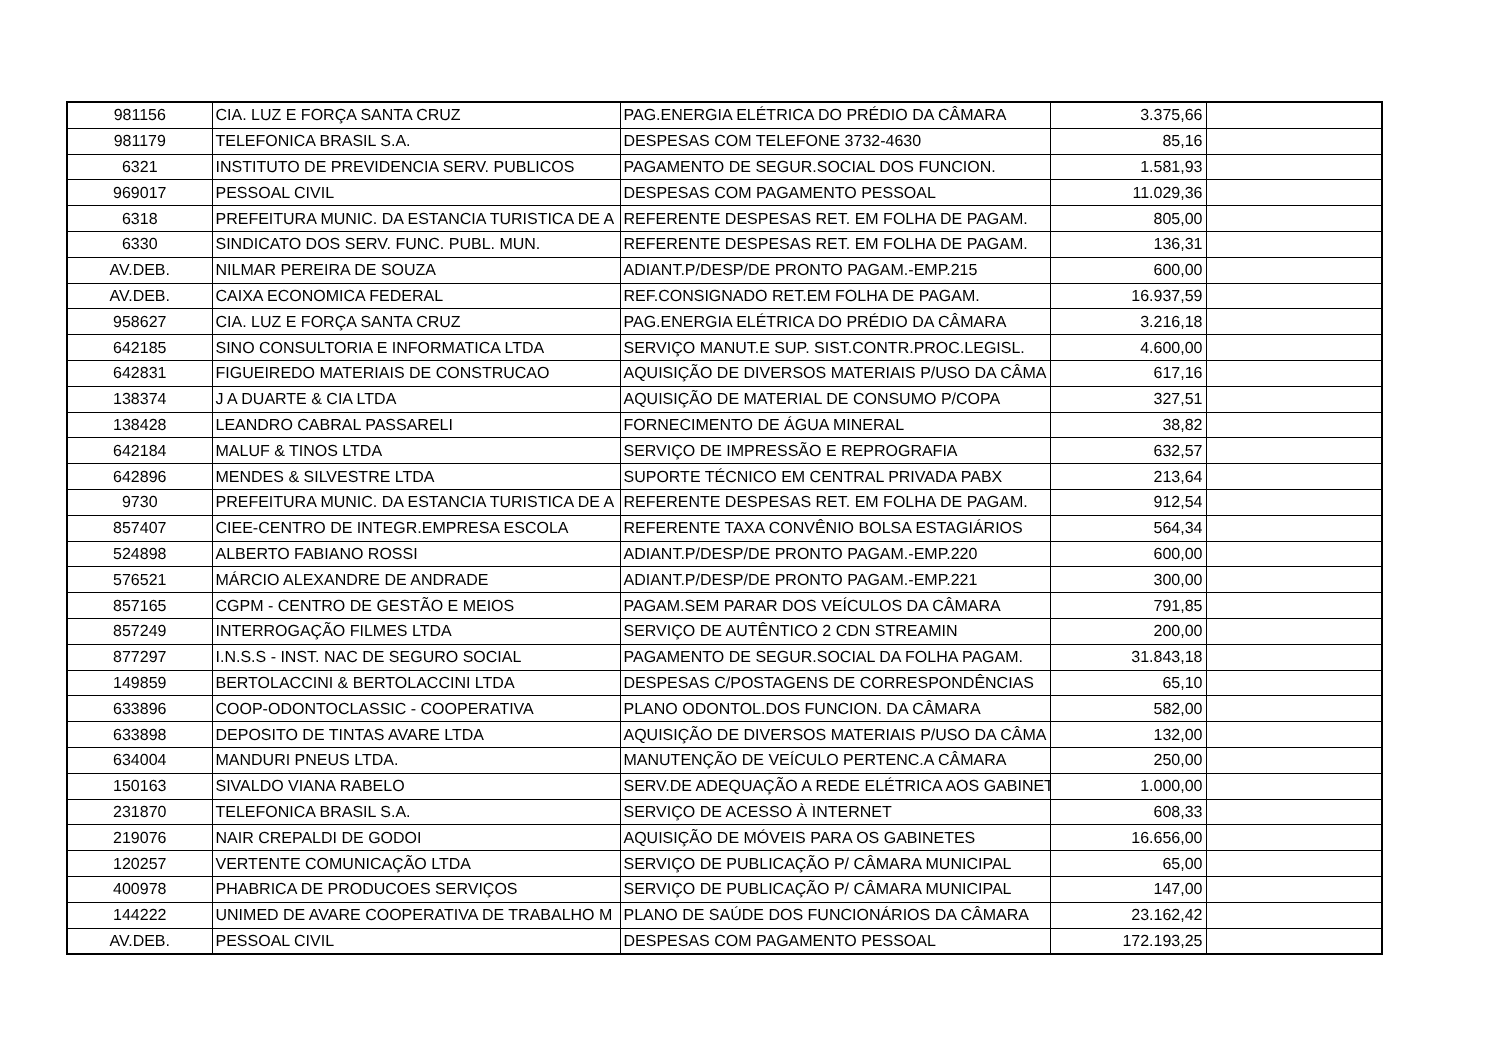| 981156 | CIA. LUZ E FORÇA SANTA CRUZ | PAG.ENERGIA ELÉTRICA DO PRÉDIO DA CÂMARA | 3.375,66 | |
| 981179 | TELEFONICA BRASIL S.A. | DESPESAS COM TELEFONE 3732-4630 | 85,16 | |
| 6321 | INSTITUTO DE PREVIDENCIA SERV. PUBLICOS | PAGAMENTO DE SEGUR.SOCIAL DOS FUNCION. | 1.581,93 | |
| 969017 | PESSOAL CIVIL | DESPESAS COM PAGAMENTO PESSOAL | 11.029,36 | |
| 6318 | PREFEITURA MUNIC. DA ESTANCIA TURISTICA DE A | REFERENTE DESPESAS RET. EM FOLHA DE PAGAM. | 805,00 | |
| 6330 | SINDICATO DOS SERV. FUNC. PUBL. MUN. | REFERENTE DESPESAS RET. EM FOLHA DE PAGAM. | 136,31 | |
| AV.DEB. | NILMAR PEREIRA DE SOUZA | ADIANT.P/DESP/DE PRONTO PAGAM.-EMP.215 | 600,00 | |
| AV.DEB. | CAIXA ECONOMICA FEDERAL | REF.CONSIGNADO RET.EM FOLHA DE PAGAM. | 16.937,59 | |
| 958627 | CIA. LUZ E FORÇA SANTA CRUZ | PAG.ENERGIA ELÉTRICA DO PRÉDIO DA CÂMARA | 3.216,18 | |
| 642185 | SINO CONSULTORIA E INFORMATICA LTDA | SERVIÇO MANUT.E SUP. SIST.CONTR.PROC.LEGISL. | 4.600,00 | |
| 642831 | FIGUEIREDO MATERIAIS DE CONSTRUCAO | AQUISIÇÃO DE DIVERSOS MATERIAIS P/USO DA CÂMA | 617,16 | |
| 138374 | J A DUARTE & CIA LTDA | AQUISIÇÃO DE MATERIAL DE CONSUMO P/COPA | 327,51 | |
| 138428 | LEANDRO CABRAL PASSARELI | FORNECIMENTO DE ÁGUA MINERAL | 38,82 | |
| 642184 | MALUF & TINOS LTDA | SERVIÇO DE IMPRESSÃO E REPROGRAFIA | 632,57 | |
| 642896 | MENDES & SILVESTRE LTDA | SUPORTE TÉCNICO EM CENTRAL PRIVADA PABX | 213,64 | |
| 9730 | PREFEITURA MUNIC. DA ESTANCIA TURISTICA DE A | REFERENTE DESPESAS RET. EM FOLHA DE PAGAM. | 912,54 | |
| 857407 | CIEE-CENTRO DE INTEGR.EMPRESA ESCOLA | REFERENTE TAXA CONVÊNIO BOLSA ESTAGIÁRIOS | 564,34 | |
| 524898 | ALBERTO FABIANO ROSSI | ADIANT.P/DESP/DE PRONTO PAGAM.-EMP.220 | 600,00 | |
| 576521 | MÁRCIO ALEXANDRE DE ANDRADE | ADIANT.P/DESP/DE PRONTO PAGAM.-EMP.221 | 300,00 | |
| 857165 | CGPM - CENTRO DE GESTÃO E MEIOS | PAGAM.SEM PARAR DOS VEÍCULOS DA CÂMARA | 791,85 | |
| 857249 | INTERROGAÇÃO FILMES LTDA | SERVIÇO DE AUTÊNTICO 2 CDN STREAMIN | 200,00 | |
| 877297 | I.N.S.S - INST. NAC DE SEGURO SOCIAL | PAGAMENTO DE SEGUR.SOCIAL DA FOLHA PAGAM. | 31.843,18 | |
| 149859 | BERTOLACCINI & BERTOLACCINI LTDA | DESPESAS C/POSTAGENS DE CORRESPONDÊNCIAS | 65,10 | |
| 633896 | COOP-ODONTOCLASSIC - COOPERATIVA | PLANO ODONTOL.DOS FUNCION. DA CÂMARA | 582,00 | |
| 633898 | DEPOSITO DE TINTAS AVARE LTDA | AQUISIÇÃO DE DIVERSOS MATERIAIS P/USO DA CÂMA | 132,00 | |
| 634004 | MANDURI PNEUS LTDA. | MANUTENÇÃO DE VEÍCULO PERTENC.A CÂMARA | 250,00 | |
| 150163 | SIVALDO VIANA RABELO | SERV.DE ADEQUAÇÃO A REDE ELÉTRICA AOS GABINET | 1.000,00 | |
| 231870 | TELEFONICA BRASIL S.A. | SERVIÇO DE ACESSO À INTERNET | 608,33 | |
| 219076 | NAIR CREPALDI DE GODOI | AQUISIÇÃO DE MÓVEIS PARA OS GABINETES | 16.656,00 | |
| 120257 | VERTENTE COMUNICAÇÃO LTDA | SERVIÇO DE PUBLICAÇÃO P/ CÂMARA MUNICIPAL | 65,00 | |
| 400978 | PHABRICA DE PRODUCOES SERVIÇOS | SERVIÇO DE PUBLICAÇÃO P/ CÂMARA MUNICIPAL | 147,00 | |
| 144222 | UNIMED DE AVARE COOPERATIVA DE TRABALHO M | PLANO DE SAÚDE DOS FUNCIONÁRIOS DA CÂMARA | 23.162,42 | |
| AV.DEB. | PESSOAL CIVIL | DESPESAS COM PAGAMENTO PESSOAL | 172.193,25 | |